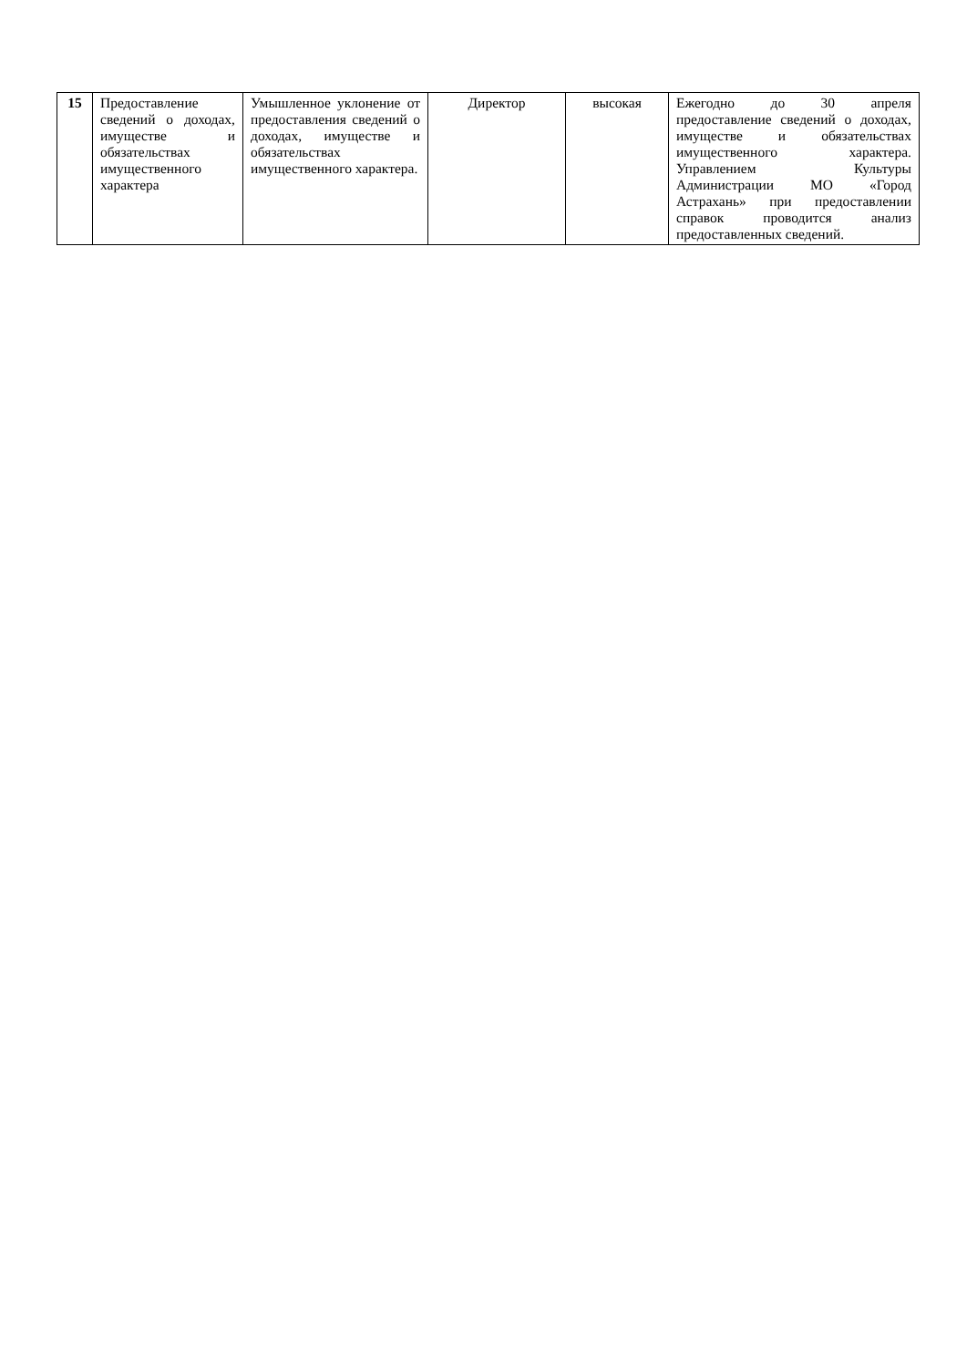| 15 | Предоставление сведений о доходах, имуществе и обязательствах имущественного характера | Умышленное уклонение от предоставления сведений о доходах, имуществе и обязательствах имущественного характера. | Директор | высокая | Ежегодно до 30 апреля предоставление сведений о доходах, имуществе и обязательствах имущественного характера. Управлением Культуры Администрации МО «Город Астрахань» при предоставлении справок проводится анализ предоставленных сведений. |